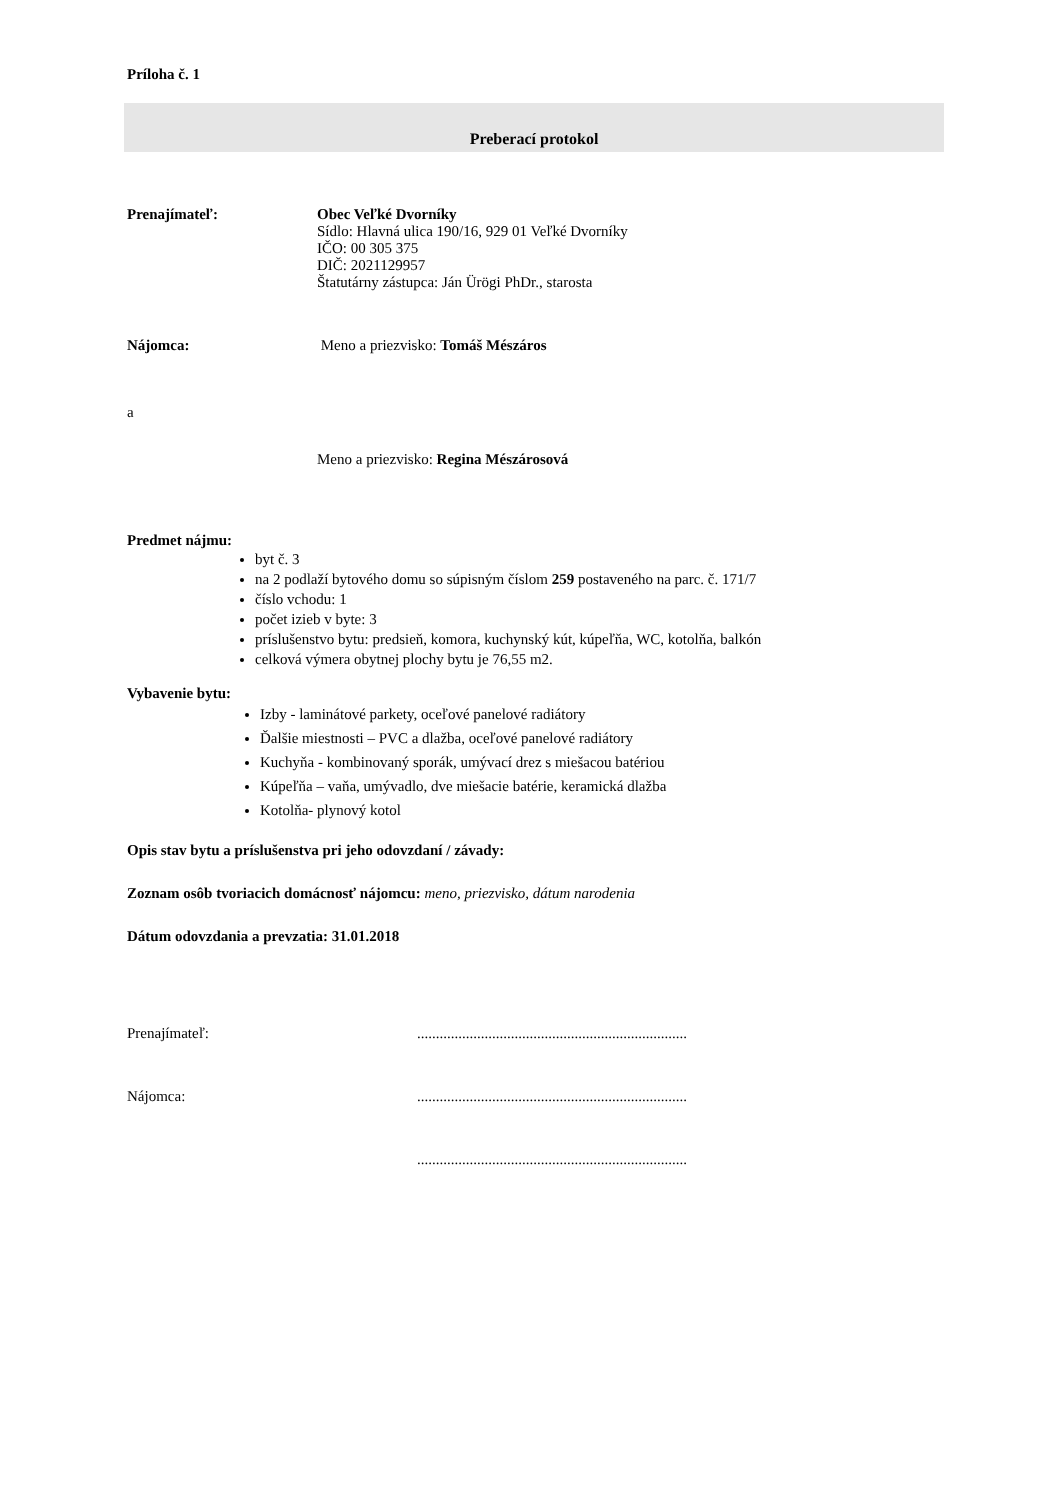Príloha č. 1
Preberací protokol
Prenajímateľ: Obec Veľké Dvorníky
Sídlo: Hlavná ulica 190/16, 929 01 Veľké Dvorníky
IČO: 00 305 375
DIČ: 2021129957
Štatutárny zástupca: Ján Ürögi PhDr., starosta
Nájomca: Meno a priezvisko: Tomáš Mészáros
a
Meno a priezvisko: Regina Mészárosová
Predmet nájmu:
byt č. 3
na 2 podlaží bytového domu so súpisným číslom 259 postaveného na parc. č. 171/7
číslo vchodu: 1
počet izieb v byte: 3
príslušenstvo bytu: predsieň, komora, kuchynský kút, kúpeľňa, WC, kotolňa, balkón
celková výmera obytnej plochy bytu je 76,55 m2.
Vybavenie bytu:
Izby - laminátové parkety, oceľové panelové radiátory
Ďalšie miestnosti – PVC a dlažba, oceľové panelové radiátory
Kuchyňa - kombinovaný sporák, umývací drez s miešacou batériou
Kúpeľňa – vaňa, umývadlo, dve miešacie batérie, keramická dlažba
Kotolňa- plynový kotol
Opis stav bytu a príslušenstva pri jeho odovzdaní / závady:
Zoznam osôb tvoriacich domácnosť nájomcu: meno, priezvisko, dátum narodenia
Dátum odovzdania a prevzatia: 31.01.2018
Prenajímateľ: ........................................................................
Nájomca: ........................................................................
........................................................................